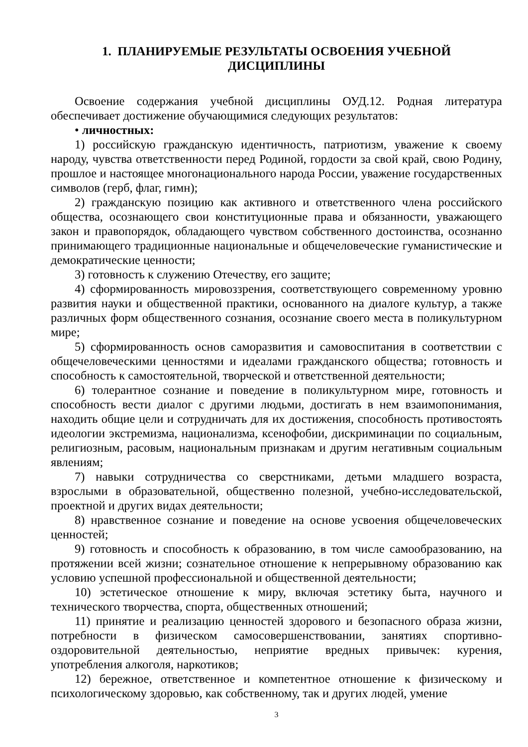1. ПЛАНИРУЕМЫЕ РЕЗУЛЬТАТЫ ОСВОЕНИЯ УЧЕБНОЙ
ДИСЦИПЛИНЫ
Освоение содержания учебной дисциплины ОУД.12. Родная литература обеспечивает достижение обучающимися следующих результатов:
• личностных:
1) российскую гражданскую идентичность, патриотизм, уважение к своему народу, чувства ответственности перед Родиной, гордости за свой край, свою Родину, прошлое и настоящее многонационального народа России, уважение государственных символов (герб, флаг, гимн);
2) гражданскую позицию как активного и ответственного члена российского общества, осознающего свои конституционные права и обязанности, уважающего закон и правопорядок, обладающего чувством собственного достоинства, осознанно принимающего традиционные национальные и общечеловеческие гуманистические и демократические ценности;
3) готовность к служению Отечеству, его защите;
4) сформированность мировоззрения, соответствующего современному уровню развития науки и общественной практики, основанного на диалоге культур, а также различных форм общественного сознания, осознание своего места в поликультурном мире;
5) сформированность основ саморазвития и самовоспитания в соответствии с общечеловеческими ценностями и идеалами гражданского общества; готовность и способность к самостоятельной, творческой и ответственной деятельности;
6) толерантное сознание и поведение в поликультурном мире, готовность и способность вести диалог с другими людьми, достигать в нем взаимопонимания, находить общие цели и сотрудничать для их достижения, способность противостоять идеологии экстремизма, национализма, ксенофобии, дискриминации по социальным, религиозным, расовым, национальным признакам и другим негативным социальным явлениям;
7) навыки сотрудничества со сверстниками, детьми младшего возраста, взрослыми в образовательной, общественно полезной, учебно-исследовательской, проектной и других видах деятельности;
8) нравственное сознание и поведение на основе усвоения общечеловеческих ценностей;
9) готовность и способность к образованию, в том числе самообразованию, на протяжении всей жизни; сознательное отношение к непрерывному образованию как условию успешной профессиональной и общественной деятельности;
10) эстетическое отношение к миру, включая эстетику быта, научного и технического творчества, спорта, общественных отношений;
11) принятие и реализацию ценностей здорового и безопасного образа жизни, потребности в физическом самосовершенствовании, занятиях спортивно-оздоровительной деятельностью, неприятие вредных привычек: курения, употребления алкоголя, наркотиков;
12) бережное, ответственное и компетентное отношение к физическому и психологическому здоровью, как собственному, так и других людей, умение
3